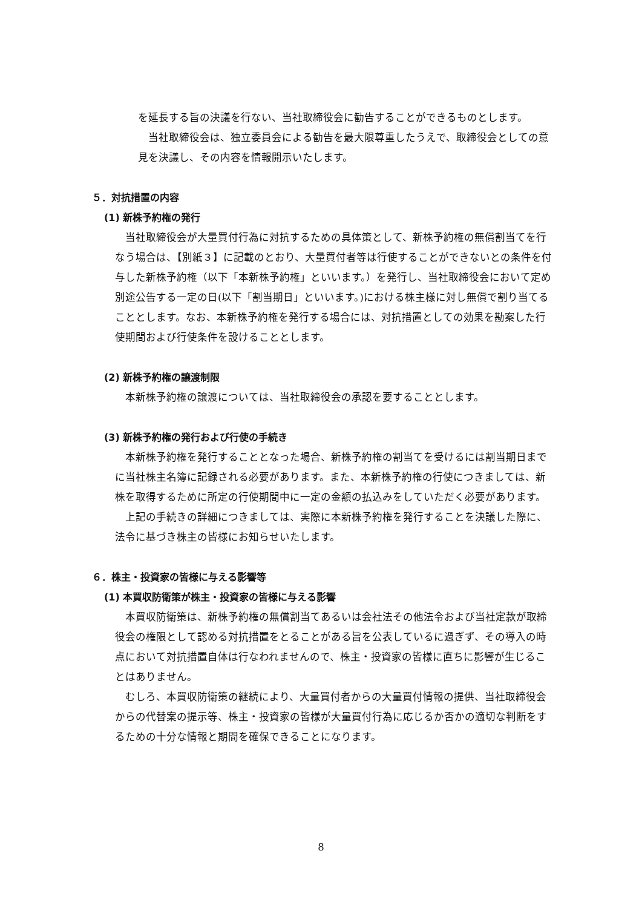を延長する旨の決議を行ない、当社取締役会に勧告することができるものとします。
当社取締役会は、独立委員会による勧告を最大限尊重したうえで、取締役会としての意見を決議し、その内容を情報開示いたします。
５．対抗措置の内容
(1) 新株予約権の発行
当社取締役会が大量買付行為に対抗するための具体策として、新株予約権の無償割当てを行なう場合は、【別紙３】に記載のとおり、大量買付者等は行使することができないとの条件を付与した新株予約権（以下「本新株予約権」といいます。）を発行し、当社取締役会において定め別途公告する一定の日(以下「割当期日」といいます。)における株主様に対し無償で割り当てることとします。なお、本新株予約権を発行する場合には、対抗措置としての効果を勘案した行使期間および行使条件を設けることとします。
(2) 新株予約権の譲渡制限
本新株予約権の譲渡については、当社取締役会の承認を要することとします。
(3) 新株予約権の発行および行使の手続き
本新株予約権を発行することとなった場合、新株予約権の割当てを受けるには割当期日までに当社株主名簿に記録される必要があります。また、本新株予約権の行使につきましては、新株を取得するために所定の行使期間中に一定の金額の払込みをしていただく必要があります。
上記の手続きの詳細につきましては、実際に本新株予約権を発行することを決議した際に、法令に基づき株主の皆様にお知らせいたします。
６．株主・投資家の皆様に与える影響等
(1) 本買収防衛策が株主・投資家の皆様に与える影響
本買収防衛策は、新株予約権の無償割当てあるいは会社法その他法令および当社定款が取締役会の権限として認める対抗措置をとることがある旨を公表しているに過ぎず、その導入の時点において対抗措置自体は行なわれませんので、株主・投資家の皆様に直ちに影響が生じることはありません。
むしろ、本買収防衛策の継続により、大量買付者からの大量買付情報の提供、当社取締役会からの代替案の提示等、株主・投資家の皆様が大量買付行為に応じるか否かの適切な判断をするための十分な情報と期間を確保できることになります。
8